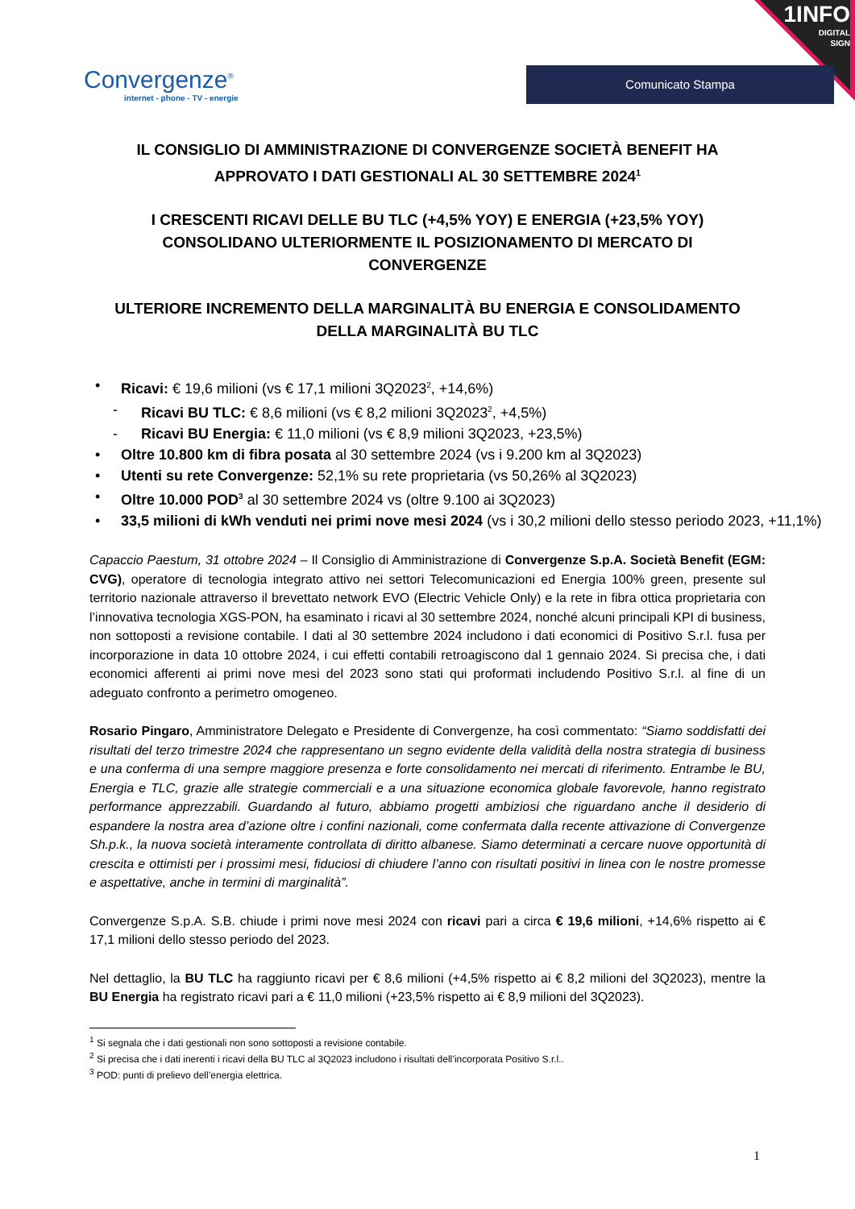1INFO
DIGITAL
SIGN
Convergenze<sup>®</sup>
internet - phone - TV - energie
Comunicato Stampa
IL CONSIGLIO DI AMMINISTRAZIONE DI CONVERGENZE SOCIETÀ BENEFIT HA APPROVATO I DATI GESTIONALI AL 30 SETTEMBRE 2024<sup>1</sup>
I CRESCENTI RICAVI DELLE BU TLC (+4,5% YOY) E ENERGIA (+23,5% YOY) CONSOLIDANO ULTERIORMENTE IL POSIZIONAMENTO DI MERCATO DI CONVERGENZE
ULTERIORE INCREMENTO DELLA MARGINALITÀ BU ENERGIA E CONSOLIDAMENTO DELLA MARGINALITÀ BU TLC
• Ricavi: € 19,6 milioni (vs € 17,1 milioni 3Q2023<sup>2</sup>, +14,6%)
- Ricavi BU TLC: € 8,6 milioni (vs € 8,2 milioni 3Q2023<sup>2</sup>, +4,5%)
- Ricavi BU Energia: € 11,0 milioni (vs € 8,9 milioni 3Q2023, +23,5%)
• Oltre 10.800 km di fibra posata al 30 settembre 2024 (vs i 9.200 km al 3Q2023)
• Utenti su rete Convergenze: 52,1% su rete proprietaria (vs 50,26% al 3Q2023)
• Oltre 10.000 POD<sup>3</sup> al 30 settembre 2024 vs (oltre 9.100 ai 3Q2023)
• 33,5 milioni di kWh venduti nei primi nove mesi 2024 (vs i 30,2 milioni dello stesso periodo 2023, +11,1%)
Capaccio Paestum, 31 ottobre 2024 – Il Consiglio di Amministrazione di Convergenze S.p.A. Società Benefit (EGM: CVG), operatore di tecnologia integrato attivo nei settori Telecomunicazioni ed Energia 100% green, presente sul territorio nazionale attraverso il brevettato network EVO (Electric Vehicle Only) e la rete in fibra ottica proprietaria con l’innovativa tecnologia XGS-PON, ha esaminato i ricavi al 30 settembre 2024, nonché alcuni principali KPI di business, non sottoposti a revisione contabile. I dati al 30 settembre 2024 includono i dati economici di Positivo S.r.l. fusa per incorporazione in data 10 ottobre 2024, i cui effetti contabili retroagiscono dal 1 gennaio 2024. Si precisa che, i dati economici afferenti ai primi nove mesi del 2023 sono stati qui proformati includendo Positivo S.r.l. al fine di un adeguato confronto a perimetro omogeneo.
Rosario Pingaro, Amministratore Delegato e Presidente di Convergenze, ha così commentato: “Siamo soddisfatti dei risultati del terzo trimestre 2024 che rappresentano un segno evidente della validità della nostra strategia di business e una conferma di una sempre maggiore presenza e forte consolidamento nei mercati di riferimento. Entrambe le BU, Energia e TLC, grazie alle strategie commerciali e a una situazione economica globale favorevole, hanno registrato performance apprezzabili. Guardando al futuro, abbiamo progetti ambiziosi che riguardano anche il desiderio di espandere la nostra area d’azione oltre i confini nazionali, come confermata dalla recente attivazione di Convergenze Sh.p.k., la nuova società interamente controllata di diritto albanese. Siamo determinati a cercare nuove opportunità di crescita e ottimisti per i prossimi mesi, fiduciosi di chiudere l’anno con risultati positivi in linea con le nostre promesse e aspettative, anche in termini di marginalità”.
Convergenze S.p.A. S.B. chiude i primi nove mesi 2024 con ricavi pari a circa € 19,6 milioni, +14,6% rispetto ai € 17,1 milioni dello stesso periodo del 2023.
Nel dettaglio, la BU TLC ha raggiunto ricavi per € 8,6 milioni (+4,5% rispetto ai € 8,2 milioni del 3Q2023), mentre la BU Energia ha registrato ricavi pari a € 11,0 milioni (+23,5% rispetto ai € 8,9 milioni del 3Q2023).
<sup>1</sup> Si segnala che i dati gestionali non sono sottoposti a revisione contabile.
<sup>2</sup> Si precisa che i dati inerenti i ricavi della BU TLC al 3Q2023 includono i risultati dell’incorporata Positivo S.r.l..
<sup>3</sup> POD: punti di prelievo dell’energia elettrica.
1